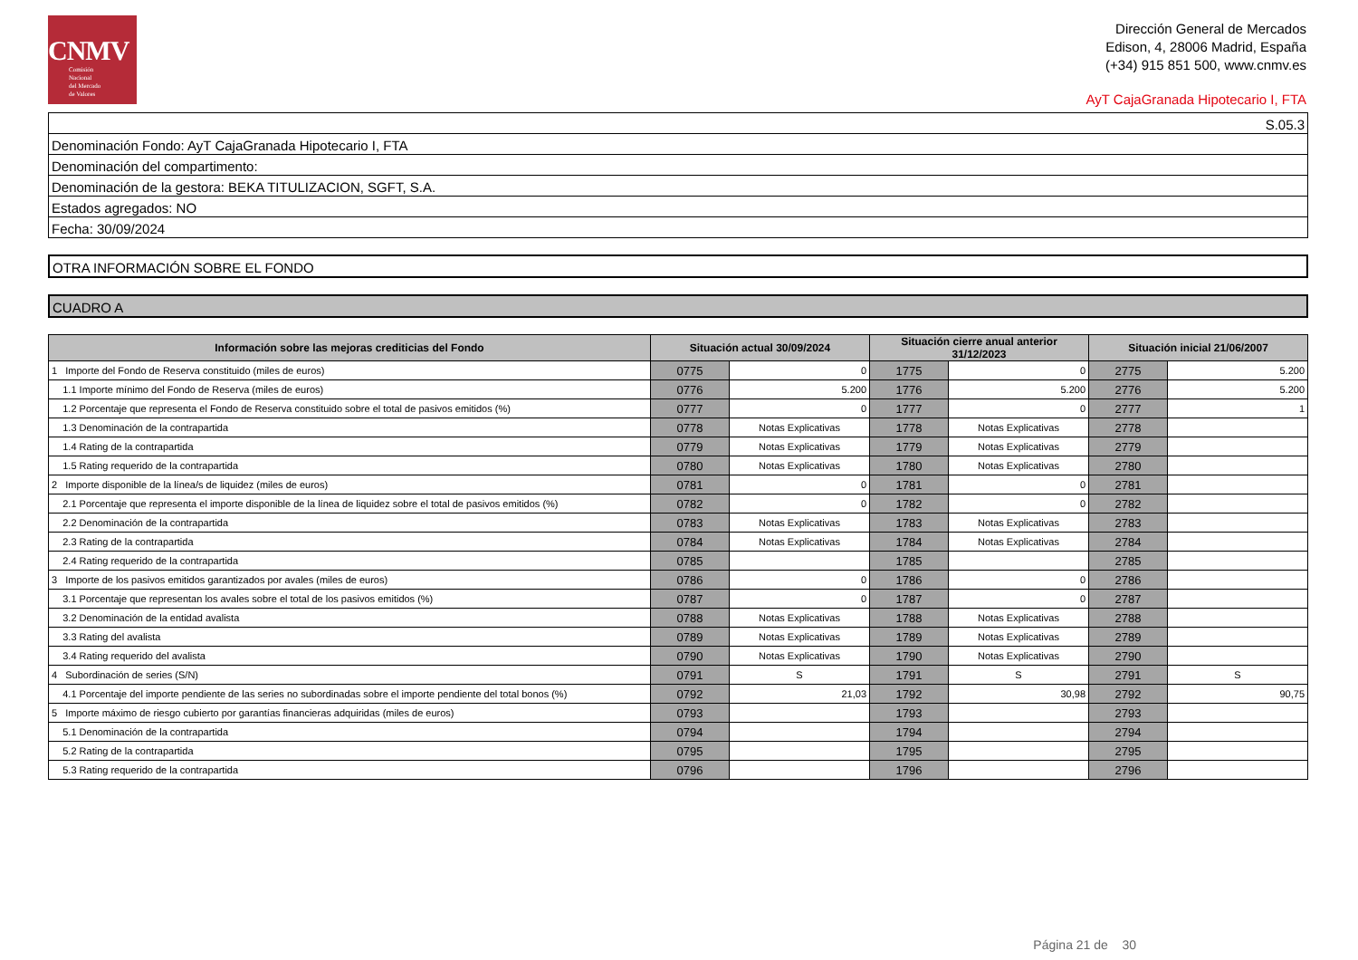CNMV
Comisión
Nacional
del Mercado
de Valores
Dirección General de Mercados
Edison, 4, 28006 Madrid, España
(+34) 915 851 500, www.cnmv.es
AyT CajaGranada Hipotecario I, FTA
S.05.3
Denominación Fondo: AyT CajaGranada Hipotecario I, FTA
Denominación del compartimento:
Denominación de la gestora: BEKA TITULIZACION, SGFT, S.A.
Estados agregados: NO
Fecha: 30/09/2024
OTRA INFORMACIÓN SOBRE EL FONDO
CUADRO A
| Información sobre las mejoras crediticias del Fondo | Situación actual 30/09/2024 | | Situación cierre anual anterior 31/12/2023 | | Situación inicial 21/06/2007 | |
| --- | --- | --- | --- | --- | --- | --- |
| 1 Importe del Fondo de Reserva constituido (miles de euros) | 0775 | 0 | 1775 | 0 | 2775 | 5.200 |
| 1.1 Importe mínimo del Fondo de Reserva (miles de euros) | 0776 | 5.200 | 1776 | 5.200 | 2776 | 5.200 |
| 1.2 Porcentaje que representa el Fondo de Reserva constituido sobre el total de pasivos emitidos (%) | 0777 | 0 | 1777 | 0 | 2777 | 1 |
| 1.3 Denominación de la contrapartida | 0778 | Notas Explicativas | 1778 | Notas Explicativas | 2778 | |
| 1.4 Rating de la contrapartida | 0779 | Notas Explicativas | 1779 | Notas Explicativas | 2779 | |
| 1.5 Rating requerido de la contrapartida | 0780 | Notas Explicativas | 1780 | Notas Explicativas | 2780 | |
| 2 Importe disponible de la línea/s de liquidez (miles de euros) | 0781 | 0 | 1781 | 0 | 2781 | |
| 2.1 Porcentaje que representa el importe disponible de la línea de liquidez sobre el total de pasivos emitidos (%) | 0782 | 0 | 1782 | 0 | 2782 | |
| 2.2 Denominación de la contrapartida | 0783 | Notas Explicativas | 1783 | Notas Explicativas | 2783 | |
| 2.3 Rating de la contrapartida | 0784 | Notas Explicativas | 1784 | Notas Explicativas | 2784 | |
| 2.4 Rating requerido de la contrapartida | 0785 | | 1785 | | 2785 | |
| 3 Importe de los pasivos emitidos garantizados por avales (miles de euros) | 0786 | 0 | 1786 | 0 | 2786 | |
| 3.1 Porcentaje que representan los avales sobre el total de los pasivos emitidos (%) | 0787 | 0 | 1787 | 0 | 2787 | |
| 3.2 Denominación de la entidad avalista | 0788 | Notas Explicativas | 1788 | Notas Explicativas | 2788 | |
| 3.3 Rating del avalista | 0789 | Notas Explicativas | 1789 | Notas Explicativas | 2789 | |
| 3.4 Rating requerido del avalista | 0790 | Notas Explicativas | 1790 | Notas Explicativas | 2790 | |
| 4 Subordinación de series (S/N) | 0791 | S | 1791 | S | 2791 | S |
| 4.1 Porcentaje del importe pendiente de las series no subordinadas sobre el importe pendiente del total bonos (%) | 0792 | 21,03 | 1792 | 30,98 | 2792 | 90,75 |
| 5 Importe máximo de riesgo cubierto por garantías financieras adquiridas (miles de euros) | 0793 | | 1793 | | 2793 | |
| 5.1 Denominación de la contrapartida | 0794 | | 1794 | | 2794 | |
| 5.2 Rating de la contrapartida | 0795 | | 1795 | | 2795 | |
| 5.3 Rating requerido de la contrapartida | 0796 | | 1796 | | 2796 | |
Página 21 de 30